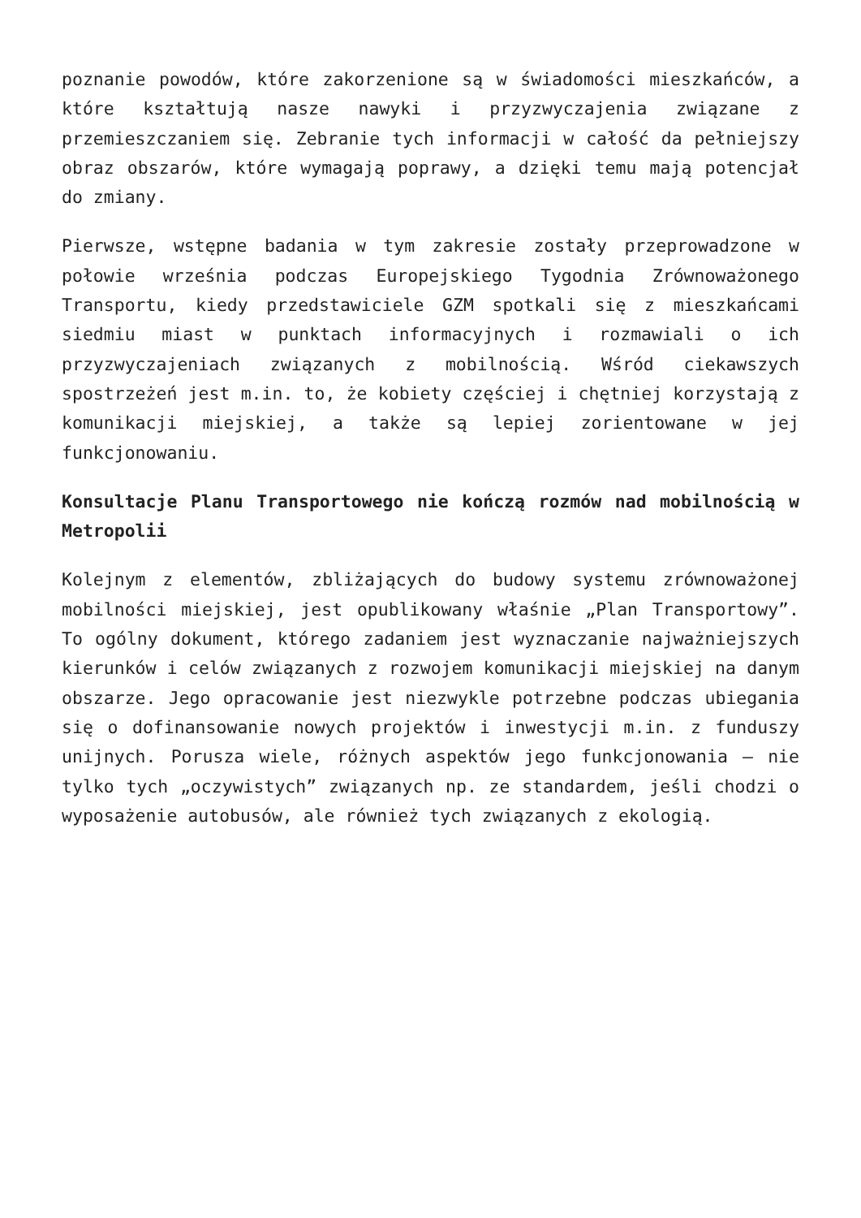poznanie powodów, które zakorzenione są w świadomości mieszkańców, a które kształtują nasze nawyki i przyzwyczajenia związane z przemieszczaniem się. Zebranie tych informacji w całość da pełniejszy obraz obszarów, które wymagają poprawy, a dzięki temu mają potencjał do zmiany.
Pierwsze, wstępne badania w tym zakresie zostały przeprowadzone w połowie września podczas Europejskiego Tygodnia Zrównoważonego Transportu, kiedy przedstawiciele GZM spotkali się z mieszkańcami siedmiu miast w punktach informacyjnych i rozmawiali o ich przyzwyczajeniach związanych z mobilnością. Wśród ciekawszych spostrzeżeń jest m.in. to, że kobiety częściej i chętniej korzystają z komunikacji miejskiej, a także są lepiej zorientowane w jej funkcjonowaniu.
Konsultacje Planu Transportowego nie kończą rozmów nad mobilnością w Metropolii
Kolejnym z elementów, zbliżających do budowy systemu zrównoważonej mobilności miejskiej, jest opublikowany właśnie „Plan Transportowy”. To ogólny dokument, którego zadaniem jest wyznaczanie najważniejszych kierunków i celów związanych z rozwojem komunikacji miejskiej na danym obszarze. Jego opracowanie jest niezwykle potrzebne podczas ubiegania się o dofinansowanie nowych projektów i inwestycji m.in. z funduszy unijnych. Porusza wiele, różnych aspektów jego funkcjonowania – nie tylko tych „oczywistych” związanych np. ze standardem, jeśli chodzi o wyposażenie autobusów, ale również tych związanych z ekologią.